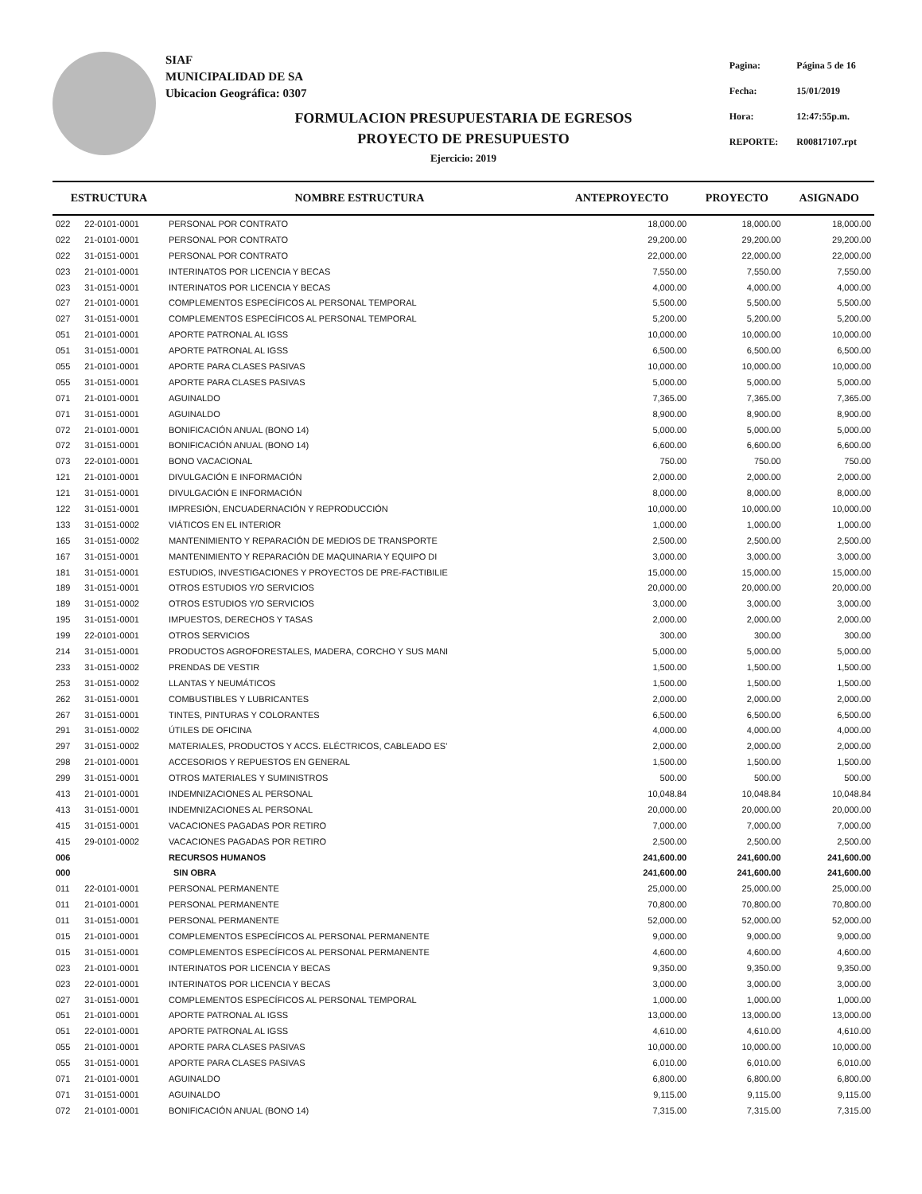SIAF
MUNICIPALIDAD DE SA
Ubicacion Geográfica: 0307
| Pagina: | Página 5 de 16 |
| Fecha: | 15/01/2019 |
| Hora: | 12:47:55p.m. |
| REPORTE: | R00817107.rpt |
FORMULACION PRESUPUESTARIA DE EGRESOS
PROYECTO DE PRESUPUESTO
Ejercicio: 2019
| ESTRUCTURA | | NOMBRE ESTRUCTURA | ANTEPROYECTO | PROYECTO | ASIGNADO |
| --- | --- | --- | --- | --- | --- |
| 022 | 22-0101-0001 | PERSONAL POR CONTRATO | 18,000.00 | 18,000.00 | 18,000.00 |
| 022 | 21-0101-0001 | PERSONAL POR CONTRATO | 29,200.00 | 29,200.00 | 29,200.00 |
| 022 | 31-0151-0001 | PERSONAL POR CONTRATO | 22,000.00 | 22,000.00 | 22,000.00 |
| 023 | 21-0101-0001 | INTERINATOS POR LICENCIA Y BECAS | 7,550.00 | 7,550.00 | 7,550.00 |
| 023 | 31-0151-0001 | INTERINATOS POR LICENCIA Y BECAS | 4,000.00 | 4,000.00 | 4,000.00 |
| 027 | 21-0101-0001 | COMPLEMENTOS ESPECÍFICOS AL PERSONAL TEMPORAL | 5,500.00 | 5,500.00 | 5,500.00 |
| 027 | 31-0151-0001 | COMPLEMENTOS ESPECÍFICOS AL PERSONAL TEMPORAL | 5,200.00 | 5,200.00 | 5,200.00 |
| 051 | 21-0101-0001 | APORTE PATRONAL AL IGSS | 10,000.00 | 10,000.00 | 10,000.00 |
| 051 | 31-0151-0001 | APORTE PATRONAL AL IGSS | 6,500.00 | 6,500.00 | 6,500.00 |
| 055 | 21-0101-0001 | APORTE PARA CLASES PASIVAS | 10,000.00 | 10,000.00 | 10,000.00 |
| 055 | 31-0151-0001 | APORTE PARA CLASES PASIVAS | 5,000.00 | 5,000.00 | 5,000.00 |
| 071 | 21-0101-0001 | AGUINALDO | 7,365.00 | 7,365.00 | 7,365.00 |
| 071 | 31-0151-0001 | AGUINALDO | 8,900.00 | 8,900.00 | 8,900.00 |
| 072 | 21-0101-0001 | BONIFICACIÓN ANUAL (BONO 14) | 5,000.00 | 5,000.00 | 5,000.00 |
| 072 | 31-0151-0001 | BONIFICACIÓN ANUAL (BONO 14) | 6,600.00 | 6,600.00 | 6,600.00 |
| 073 | 22-0101-0001 | BONO VACACIONAL | 750.00 | 750.00 | 750.00 |
| 121 | 21-0101-0001 | DIVULGACIÓN E INFORMACIÓN | 2,000.00 | 2,000.00 | 2,000.00 |
| 121 | 31-0151-0001 | DIVULGACIÓN E INFORMACIÓN | 8,000.00 | 8,000.00 | 8,000.00 |
| 122 | 31-0151-0001 | IMPRESIÓN, ENCUADERNACIÓN Y REPRODUCCIÓN | 10,000.00 | 10,000.00 | 10,000.00 |
| 133 | 31-0151-0002 | VIÁTICOS EN EL INTERIOR | 1,000.00 | 1,000.00 | 1,000.00 |
| 165 | 31-0151-0002 | MANTENIMIENTO Y REPARACIÓN DE MEDIOS DE TRANSPORTE | 2,500.00 | 2,500.00 | 2,500.00 |
| 167 | 31-0151-0001 | MANTENIMIENTO Y REPARACIÓN DE MAQUINARIA Y EQUIPO DI | 3,000.00 | 3,000.00 | 3,000.00 |
| 181 | 31-0151-0001 | ESTUDIOS, INVESTIGACIONES Y PROYECTOS DE PRE-FACTIBILIE | 15,000.00 | 15,000.00 | 15,000.00 |
| 189 | 31-0151-0001 | OTROS ESTUDIOS Y/O SERVICIOS | 20,000.00 | 20,000.00 | 20,000.00 |
| 189 | 31-0151-0002 | OTROS ESTUDIOS Y/O SERVICIOS | 3,000.00 | 3,000.00 | 3,000.00 |
| 195 | 31-0151-0001 | IMPUESTOS, DERECHOS Y TASAS | 2,000.00 | 2,000.00 | 2,000.00 |
| 199 | 22-0101-0001 | OTROS SERVICIOS | 300.00 | 300.00 | 300.00 |
| 214 | 31-0151-0001 | PRODUCTOS AGROFORESTALES, MADERA, CORCHO Y SUS MANI | 5,000.00 | 5,000.00 | 5,000.00 |
| 233 | 31-0151-0002 | PRENDAS DE VESTIR | 1,500.00 | 1,500.00 | 1,500.00 |
| 253 | 31-0151-0002 | LLANTAS Y NEUMÁTICOS | 1,500.00 | 1,500.00 | 1,500.00 |
| 262 | 31-0151-0001 | COMBUSTIBLES Y LUBRICANTES | 2,000.00 | 2,000.00 | 2,000.00 |
| 267 | 31-0151-0001 | TINTES, PINTURAS Y COLORANTES | 6,500.00 | 6,500.00 | 6,500.00 |
| 291 | 31-0151-0002 | ÚTILES DE OFICINA | 4,000.00 | 4,000.00 | 4,000.00 |
| 297 | 31-0151-0002 | MATERIALES, PRODUCTOS Y ACCS. ELÉCTRICOS, CABLEADO ES' | 2,000.00 | 2,000.00 | 2,000.00 |
| 298 | 21-0101-0001 | ACCESORIOS Y REPUESTOS EN GENERAL | 1,500.00 | 1,500.00 | 1,500.00 |
| 299 | 31-0151-0001 | OTROS MATERIALES Y SUMINISTROS | 500.00 | 500.00 | 500.00 |
| 413 | 21-0101-0001 | INDEMNIZACIONES AL PERSONAL | 10,048.84 | 10,048.84 | 10,048.84 |
| 413 | 31-0151-0001 | INDEMNIZACIONES AL PERSONAL | 20,000.00 | 20,000.00 | 20,000.00 |
| 415 | 31-0151-0001 | VACACIONES PAGADAS POR RETIRO | 7,000.00 | 7,000.00 | 7,000.00 |
| 415 | 29-0101-0002 | VACACIONES PAGADAS POR RETIRO | 2,500.00 | 2,500.00 | 2,500.00 |
| 006 | | RECURSOS HUMANOS | 241,600.00 | 241,600.00 | 241,600.00 |
| 000 | | SIN OBRA | 241,600.00 | 241,600.00 | 241,600.00 |
| 011 | 22-0101-0001 | PERSONAL PERMANENTE | 25,000.00 | 25,000.00 | 25,000.00 |
| 011 | 21-0101-0001 | PERSONAL PERMANENTE | 70,800.00 | 70,800.00 | 70,800.00 |
| 011 | 31-0151-0001 | PERSONAL PERMANENTE | 52,000.00 | 52,000.00 | 52,000.00 |
| 015 | 21-0101-0001 | COMPLEMENTOS ESPECÍFICOS AL PERSONAL PERMANENTE | 9,000.00 | 9,000.00 | 9,000.00 |
| 015 | 31-0151-0001 | COMPLEMENTOS ESPECÍFICOS AL PERSONAL PERMANENTE | 4,600.00 | 4,600.00 | 4,600.00 |
| 023 | 21-0101-0001 | INTERINATOS POR LICENCIA Y BECAS | 9,350.00 | 9,350.00 | 9,350.00 |
| 023 | 22-0101-0001 | INTERINATOS POR LICENCIA Y BECAS | 3,000.00 | 3,000.00 | 3,000.00 |
| 027 | 31-0151-0001 | COMPLEMENTOS ESPECÍFICOS AL PERSONAL TEMPORAL | 1,000.00 | 1,000.00 | 1,000.00 |
| 051 | 21-0101-0001 | APORTE PATRONAL AL IGSS | 13,000.00 | 13,000.00 | 13,000.00 |
| 051 | 22-0101-0001 | APORTE PATRONAL AL IGSS | 4,610.00 | 4,610.00 | 4,610.00 |
| 055 | 21-0101-0001 | APORTE PARA CLASES PASIVAS | 10,000.00 | 10,000.00 | 10,000.00 |
| 055 | 31-0151-0001 | APORTE PARA CLASES PASIVAS | 6,010.00 | 6,010.00 | 6,010.00 |
| 071 | 21-0101-0001 | AGUINALDO | 6,800.00 | 6,800.00 | 6,800.00 |
| 071 | 31-0151-0001 | AGUINALDO | 9,115.00 | 9,115.00 | 9,115.00 |
| 072 | 21-0101-0001 | BONIFICACIÓN ANUAL (BONO 14) | 7,315.00 | 7,315.00 | 7,315.00 |